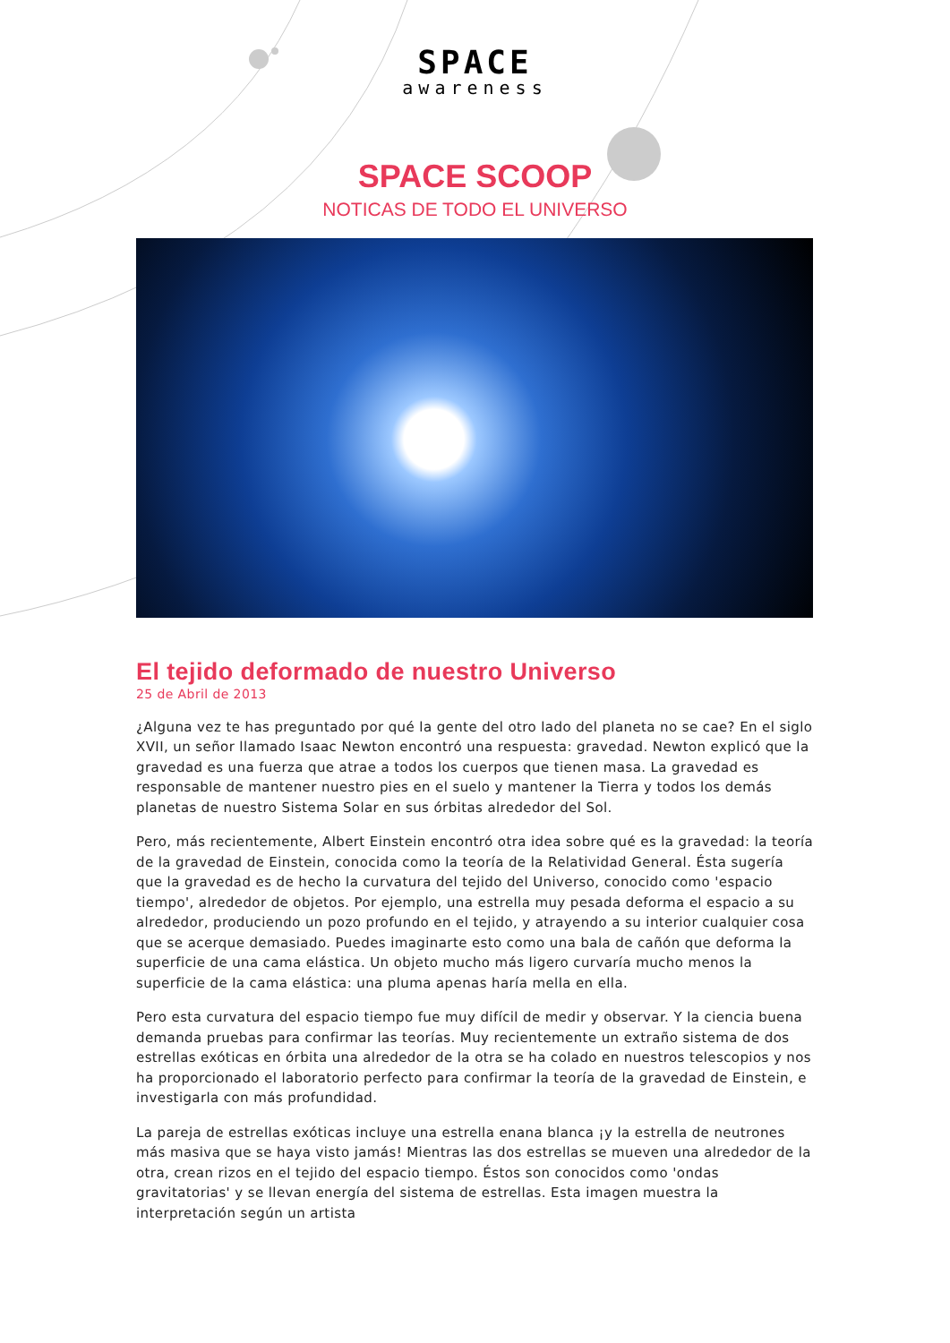SPACE
awareness
SPACE SCOOP
NOTICAS DE TODO EL UNIVERSO
El tejido deformado de nuestro Universo
25 de Abril de 2013
¿Alguna vez te has preguntado por qué la gente del otro lado del planeta no se cae? En el siglo XVII, un señor llamado Isaac Newton encontró una respuesta: gravedad. Newton explicó que la gravedad es una fuerza que atrae a todos los cuerpos que tienen masa. La gravedad es responsable de mantener nuestro pies en el suelo y mantener la Tierra y todos los demás planetas de nuestro Sistema Solar en sus órbitas alrededor del Sol.
Pero, más recientemente, Albert Einstein encontró otra idea sobre qué es la gravedad: la teoría de la gravedad de Einstein, conocida como la teoría de la Relatividad General. Ésta sugería que la gravedad es de hecho la curvatura del tejido del Universo, conocido como 'espacio tiempo', alrededor de objetos. Por ejemplo, una estrella muy pesada deforma el espacio a su alrededor, produciendo un pozo profundo en el tejido, y atrayendo a su interior cualquier cosa que se acerque demasiado. Puedes imaginarte esto como una bala de cañón que deforma la superficie de una cama elástica. Un objeto mucho más ligero curvaría mucho menos la superficie de la cama elástica: una pluma apenas haría mella en ella.
Pero esta curvatura del espacio tiempo fue muy difícil de medir y observar. Y la ciencia buena demanda pruebas para confirmar las teorías. Muy recientemente un extraño sistema de dos estrellas exóticas en órbita una alrededor de la otra se ha colado en nuestros telescopios y nos ha proporcionado el laboratorio perfecto para confirmar la teoría de la gravedad de Einstein, e investigarla con más profundidad.
La pareja de estrellas exóticas incluye una estrella enana blanca ¡y la estrella de neutrones más masiva que se haya visto jamás! Mientras las dos estrellas se mueven una alrededor de la otra, crean rizos en el tejido del espacio tiempo. Éstos son conocidos como 'ondas gravitatorias' y se llevan energía del sistema de estrellas. Esta imagen muestra la interpretación según un artista